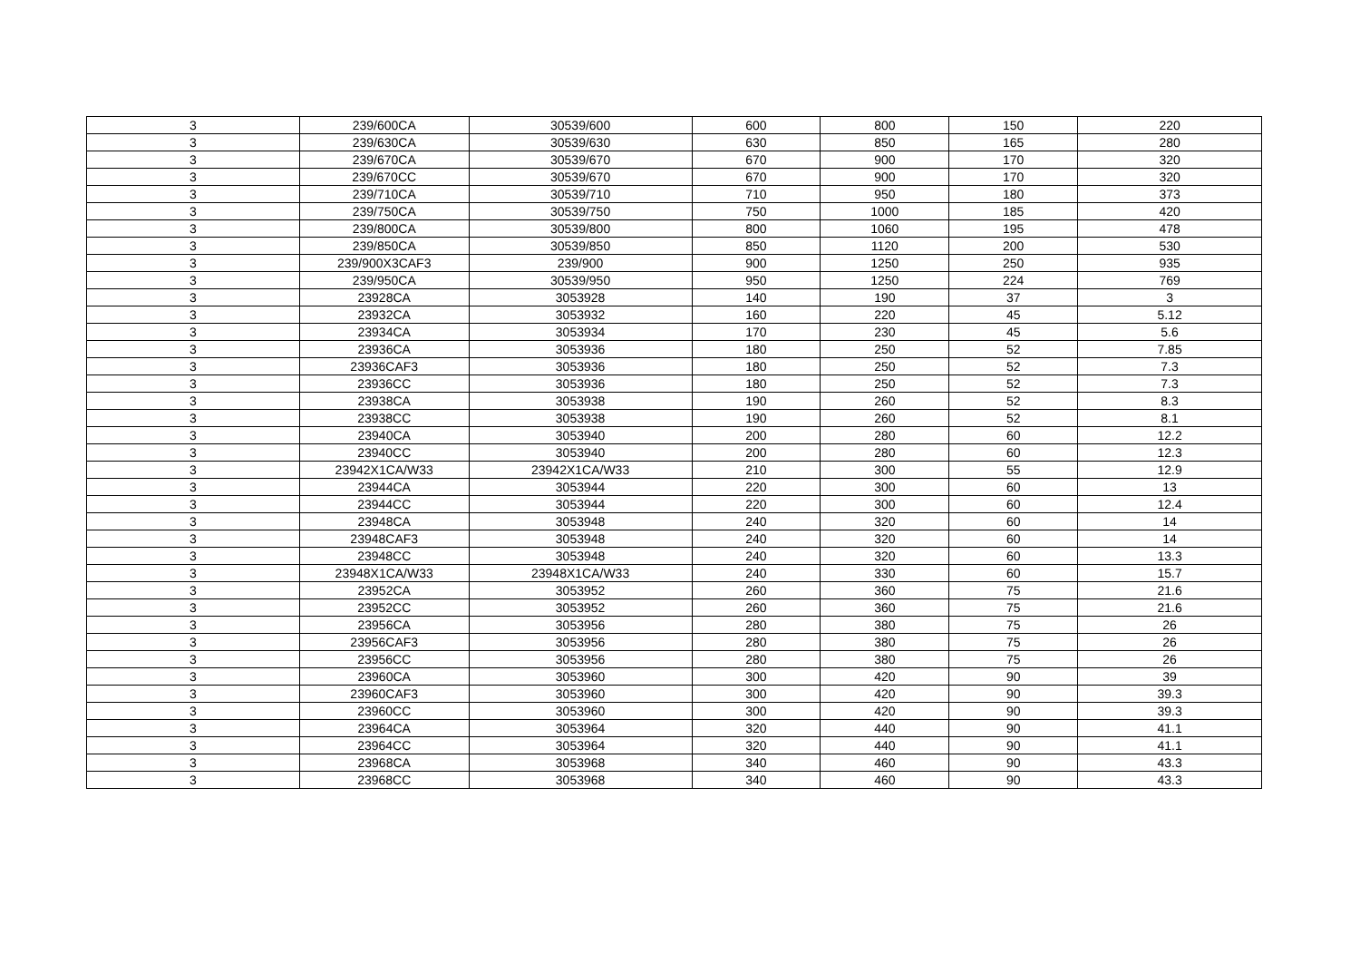| 3 | 239/600CA | 30539/600 | 600 | 800 | 150 | 220 |
| 3 | 239/630CA | 30539/630 | 630 | 850 | 165 | 280 |
| 3 | 239/670CA | 30539/670 | 670 | 900 | 170 | 320 |
| 3 | 239/670CC | 30539/670 | 670 | 900 | 170 | 320 |
| 3 | 239/710CA | 30539/710 | 710 | 950 | 180 | 373 |
| 3 | 239/750CA | 30539/750 | 750 | 1000 | 185 | 420 |
| 3 | 239/800CA | 30539/800 | 800 | 1060 | 195 | 478 |
| 3 | 239/850CA | 30539/850 | 850 | 1120 | 200 | 530 |
| 3 | 239/900X3CAF3 | 239/900 | 900 | 1250 | 250 | 935 |
| 3 | 239/950CA | 30539/950 | 950 | 1250 | 224 | 769 |
| 3 | 23928CA | 3053928 | 140 | 190 | 37 | 3 |
| 3 | 23932CA | 3053932 | 160 | 220 | 45 | 5.12 |
| 3 | 23934CA | 3053934 | 170 | 230 | 45 | 5.6 |
| 3 | 23936CA | 3053936 | 180 | 250 | 52 | 7.85 |
| 3 | 23936CAF3 | 3053936 | 180 | 250 | 52 | 7.3 |
| 3 | 23936CC | 3053936 | 180 | 250 | 52 | 7.3 |
| 3 | 23938CA | 3053938 | 190 | 260 | 52 | 8.3 |
| 3 | 23938CC | 3053938 | 190 | 260 | 52 | 8.1 |
| 3 | 23940CA | 3053940 | 200 | 280 | 60 | 12.2 |
| 3 | 23940CC | 3053940 | 200 | 280 | 60 | 12.3 |
| 3 | 23942X1CA/W33 | 23942X1CA/W33 | 210 | 300 | 55 | 12.9 |
| 3 | 23944CA | 3053944 | 220 | 300 | 60 | 13 |
| 3 | 23944CC | 3053944 | 220 | 300 | 60 | 12.4 |
| 3 | 23948CA | 3053948 | 240 | 320 | 60 | 14 |
| 3 | 23948CAF3 | 3053948 | 240 | 320 | 60 | 14 |
| 3 | 23948CC | 3053948 | 240 | 320 | 60 | 13.3 |
| 3 | 23948X1CA/W33 | 23948X1CA/W33 | 240 | 330 | 60 | 15.7 |
| 3 | 23952CA | 3053952 | 260 | 360 | 75 | 21.6 |
| 3 | 23952CC | 3053952 | 260 | 360 | 75 | 21.6 |
| 3 | 23956CA | 3053956 | 280 | 380 | 75 | 26 |
| 3 | 23956CAF3 | 3053956 | 280 | 380 | 75 | 26 |
| 3 | 23956CC | 3053956 | 280 | 380 | 75 | 26 |
| 3 | 23960CA | 3053960 | 300 | 420 | 90 | 39 |
| 3 | 23960CAF3 | 3053960 | 300 | 420 | 90 | 39.3 |
| 3 | 23960CC | 3053960 | 300 | 420 | 90 | 39.3 |
| 3 | 23964CA | 3053964 | 320 | 440 | 90 | 41.1 |
| 3 | 23964CC | 3053964 | 320 | 440 | 90 | 41.1 |
| 3 | 23968CA | 3053968 | 340 | 460 | 90 | 43.3 |
| 3 | 23968CC | 3053968 | 340 | 460 | 90 | 43.3 |